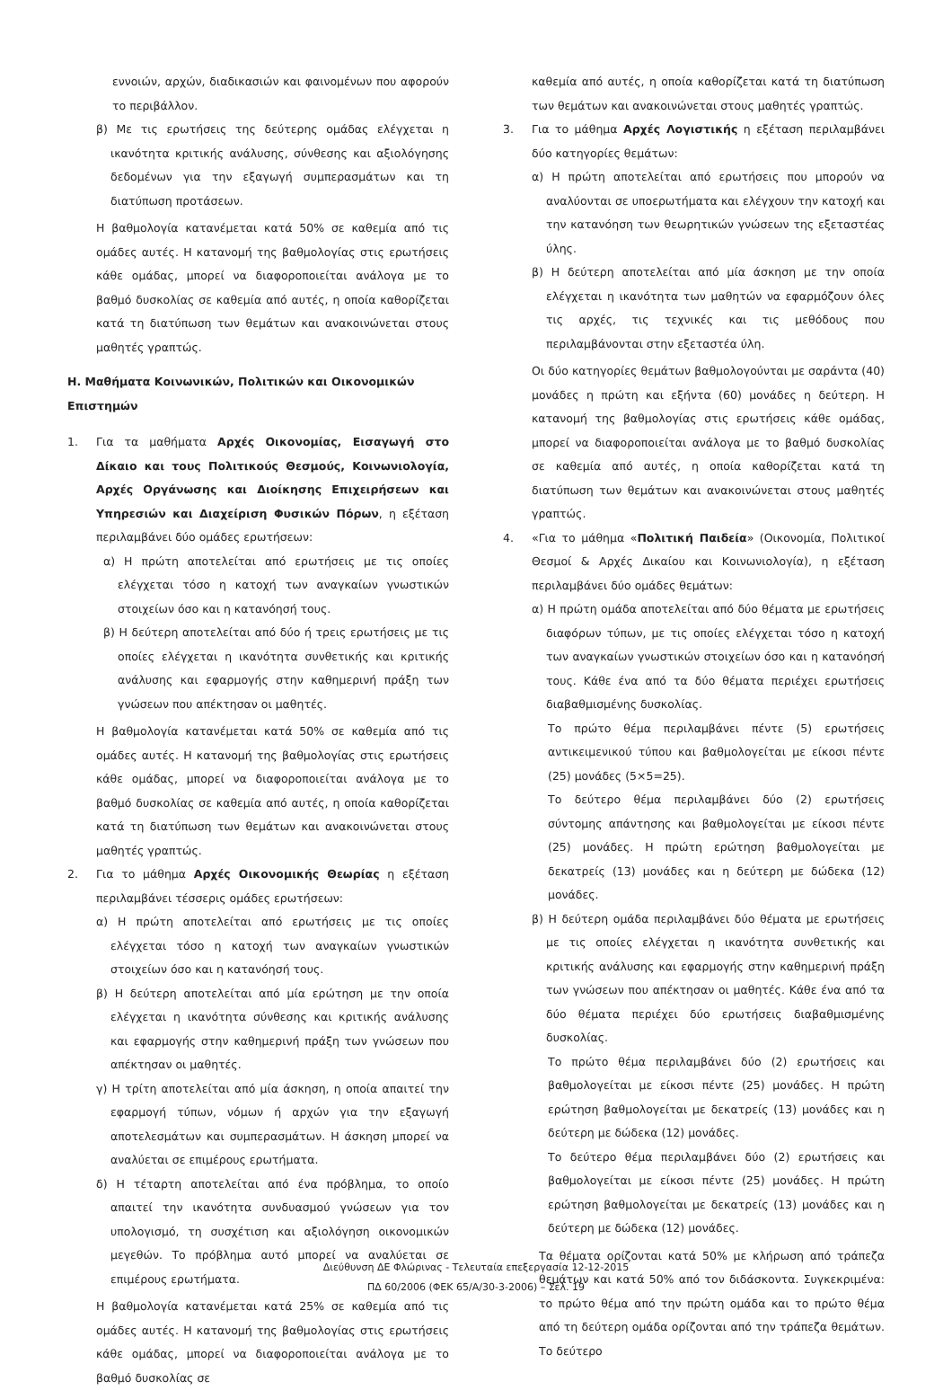εννοιών, αρχών, διαδικασιών και φαινομένων που αφορούν το περιβάλλον.
β) Με τις ερωτήσεις της δεύτερης ομάδας ελέγχεται η ικανότητα κριτικής ανάλυσης, σύνθεσης και αξιολόγησης δεδομένων για την εξαγωγή συμπερασμάτων και τη διατύπωση προτάσεων.
Η βαθμολογία κατανέμεται κατά 50% σε καθεμία από τις ομάδες αυτές. Η κατανομή της βαθμολογίας στις ερωτήσεις κάθε ομάδας, μπορεί να διαφοροποιείται ανάλογα με το βαθμό δυσκολίας σε καθεμία από αυτές, η οποία καθορίζεται κατά τη διατύπωση των θεμάτων και ανακοινώνεται στους μαθητές γραπτώς.
Η. Μαθήματα Κοινωνικών, Πολιτικών και Οικονομικών Επιστημών
1. Για τα μαθήματα Αρχές Οικονομίας, Εισαγωγή στο Δίκαιο και τους Πολιτικούς Θεσμούς, Κοινωνιολογία, Αρχές Οργάνωσης και Διοίκησης Επιχειρήσεων και Υπηρεσιών και Διαχείριση Φυσικών Πόρων, η εξέταση περιλαμβάνει δύο ομάδες ερωτήσεων:
α) Η πρώτη αποτελείται από ερωτήσεις με τις οποίες ελέγχεται τόσο η κατοχή των αναγκαίων γνωστικών στοιχείων όσο και η κατανόησή τους.
β) Η δεύτερη αποτελείται από δύο ή τρεις ερωτήσεις με τις οποίες ελέγχεται η ικανότητα συνθετικής και κριτικής ανάλυσης και εφαρμογής στην καθημερινή πράξη των γνώσεων που απέκτησαν οι μαθητές.
Η βαθμολογία κατανέμεται κατά 50% σε καθεμία από τις ομάδες αυτές. Η κατανομή της βαθμολογίας στις ερωτήσεις κάθε ομάδας, μπορεί να διαφοροποιείται ανάλογα με το βαθμό δυσκολίας σε καθεμία από αυτές, η οποία καθορίζεται κατά τη διατύπωση των θεμάτων και ανακοινώνεται στους μαθητές γραπτώς.
2. Για το μάθημα Αρχές Οικονομικής Θεωρίας η εξέταση περιλαμβάνει τέσσερις ομάδες ερωτήσεων:
α) Η πρώτη αποτελείται από ερωτήσεις με τις οποίες ελέγχεται τόσο η κατοχή των αναγκαίων γνωστικών στοιχείων όσο και η κατανόησή τους.
β) Η δεύτερη αποτελείται από μία ερώτηση με την οποία ελέγχεται η ικανότητα σύνθεσης και κριτικής ανάλυσης και εφαρμογής στην καθημερινή πράξη των γνώσεων που απέκτησαν οι μαθητές.
γ) Η τρίτη αποτελείται από μία άσκηση, η οποία απαιτεί την εφαρμογή τύπων, νόμων ή αρχών για την εξαγωγή αποτελεσμάτων και συμπερασμάτων. Η άσκηση μπορεί να αναλύεται σε επιμέρους ερωτήματα.
δ) Η τέταρτη αποτελείται από ένα πρόβλημα, το οποίο απαιτεί την ικανότητα συνδυασμού γνώσεων για τον υπολογισμό, τη συσχέτιση και αξιολόγηση οικονομικών μεγεθών. Το πρόβλημα αυτό μπορεί να αναλύεται σε επιμέρους ερωτήματα.
Η βαθμολογία κατανέμεται κατά 25% σε καθεμία από τις ομάδες αυτές. Η κατανομή της βαθμολογίας στις ερωτήσεις κάθε ομάδας, μπορεί να διαφοροποιείται ανάλογα με το βαθμό δυσκολίας σε
καθεμία από αυτές, η οποία καθορίζεται κατά τη διατύπωση των θεμάτων και ανακοινώνεται στους μαθητές γραπτώς.
3. Για το μάθημα Αρχές Λογιστικής η εξέταση περιλαμβάνει δύο κατηγορίες θεμάτων:
α) Η πρώτη αποτελείται από ερωτήσεις που μπορούν να αναλύονται σε υποερωτήματα και ελέγχουν την κατοχή και την κατανόηση των θεωρητικών γνώσεων της εξεταστέας ύλης.
β) Η δεύτερη αποτελείται από μία άσκηση με την οποία ελέγχεται η ικανότητα των μαθητών να εφαρμόζουν όλες τις αρχές, τις τεχνικές και τις μεθόδους που περιλαμβάνονται στην εξεταστέα ύλη.
Οι δύο κατηγορίες θεμάτων βαθμολογούνται με σαράντα (40) μονάδες η πρώτη και εξήντα (60) μονάδες η δεύτερη. Η κατανομή της βαθμολογίας στις ερωτήσεις κάθε ομάδας, μπορεί να διαφοροποιείται ανάλογα με το βαθμό δυσκολίας σε καθεμία από αυτές, η οποία καθορίζεται κατά τη διατύπωση των θεμάτων και ανακοινώνεται στους μαθητές γραπτώς.
4. «Για το μάθημα «Πολιτική Παιδεία» (Οικονομία, Πολιτικοί Θεσμοί & Αρχές Δικαίου και Κοινωνιολογία), η εξέταση περιλαμβάνει δύο ομάδες θεμάτων:
α) Η πρώτη ομάδα αποτελείται από δύο θέματα με ερωτήσεις διαφόρων τύπων, με τις οποίες ελέγχεται τόσο η κατοχή των αναγκαίων γνωστικών στοιχείων όσο και η κατανόησή τους. Κάθε ένα από τα δύο θέματα περιέχει ερωτήσεις διαβαθμισμένης δυσκολίας.
Το πρώτο θέμα περιλαμβάνει πέντε (5) ερωτήσεις αντικειμενικού τύπου και βαθμολογείται με είκοσι πέντε (25) μονάδες (5×5=25).
Το δεύτερο θέμα περιλαμβάνει δύο (2) ερωτήσεις σύντομης απάντησης και βαθμολογείται με είκοσι πέντε (25) μονάδες. Η πρώτη ερώτηση βαθμολογείται με δεκατρείς (13) μονάδες και η δεύτερη με δώδεκα (12) μονάδες.
β) Η δεύτερη ομάδα περιλαμβάνει δύο θέματα με ερωτήσεις με τις οποίες ελέγχεται η ικανότητα συνθετικής και κριτικής ανάλυσης και εφαρμογής στην καθημερινή πράξη των γνώσεων που απέκτησαν οι μαθητές. Κάθε ένα από τα δύο θέματα περιέχει δύο ερωτήσεις διαβαθμισμένης δυσκολίας.
Το πρώτο θέμα περιλαμβάνει δύο (2) ερωτήσεις και βαθμολογείται με είκοσι πέντε (25) μονάδες. Η πρώτη ερώτηση βαθμολογείται με δεκατρείς (13) μονάδες και η δεύτερη με δώδεκα (12) μονάδες.
Το δεύτερο θέμα περιλαμβάνει δύο (2) ερωτήσεις και βαθμολογείται με είκοσι πέντε (25) μονάδες. Η πρώτη ερώτηση βαθμολογείται με δεκατρείς (13) μονάδες και η δεύτερη με δώδεκα (12) μονάδες.
Τα θέματα ορίζονται κατά 50% με κλήρωση από τράπεζα θεμάτων και κατά 50% από τον διδάσκοντα. Συγκεκριμένα: το πρώτο θέμα από την πρώτη ομάδα και το πρώτο θέμα από τη δεύτερη ομάδα ορίζονται από την τράπεζα θεμάτων. Το δεύτερο
Διεύθυνση ΔΕ Φλώρινας - Τελευταία επεξεργασία 12-12-2015
ΠΔ 60/2006 (ΦΕΚ 65/Α/30-3-2006) – Σελ. 19